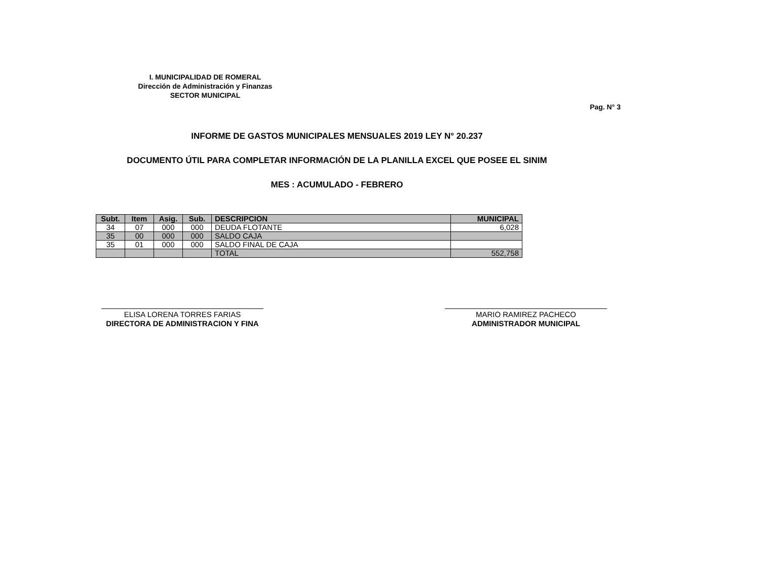I. MUNICIPALIDAD DE ROMERAL
Dirección de Administración y Finanzas
SECTOR MUNICIPAL
Pag. N° 3
INFORME DE GASTOS MUNICIPALES MENSUALES 2019 LEY N° 20.237
DOCUMENTO ÚTIL PARA COMPLETAR INFORMACIÓN DE LA PLANILLA EXCEL QUE POSEE EL SINIM
MES : ACUMULADO - FEBRERO
| Subt. | Item | Asig. | Sub. | DESCRIPCION | MUNICIPAL |
| --- | --- | --- | --- | --- | --- |
| 34 | 07 | 000 | 000 | DEUDA FLOTANTE | 6,028 |
| 35 | 00 | 000 | 000 | SALDO CAJA | |
| 35 | 01 | 000 | 000 | SALDO FINAL DE CAJA | |
| | | | | TOTAL | 552,758 |
ELISA LORENA TORRES FARIAS
DIRECTORA DE ADMINISTRACION Y FINA
MARIO RAMIREZ PACHECO
ADMINISTRADOR MUNICIPAL